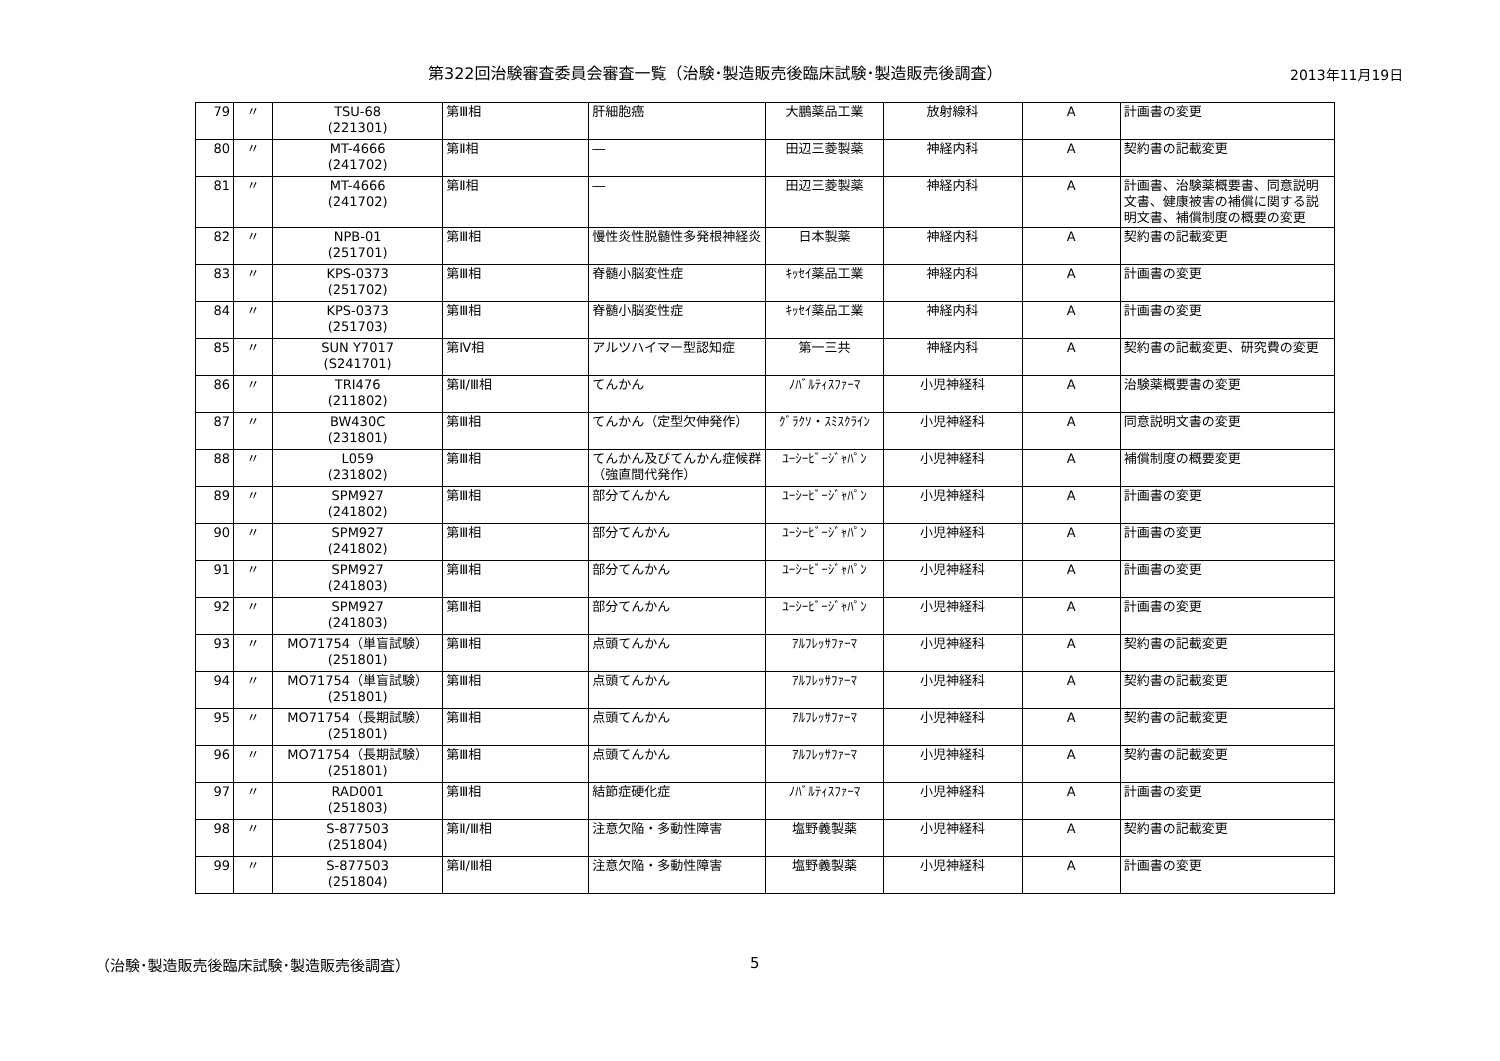第322回治験審査委員会審査一覧（治験･製造販売後臨床試験･製造販売後調査）
2013年11月19日
| 79 | 〃 | TSU-68 (221301) | 第Ⅲ相 | 肝細胞癌 | 大鵬薬品工業 | 放射線科 | A | 計画書の変更 |
| 80 | 〃 | MT-4666 (241702) | 第Ⅱ相 | ― | 田辺三菱製薬 | 神経内科 | A | 契約書の記載変更 |
| 81 | 〃 | MT-4666 (241702) | 第Ⅱ相 | ― | 田辺三菱製薬 | 神経内科 | A | 計画書、治験薬概要書、同意説明文書、健康被害の補償に関する説明文書、補償制度の概要の変更 |
| 82 | 〃 | NPB-01 (251701) | 第Ⅲ相 | 慢性炎性脱髄性多発根神経炎 | 日本製薬 | 神経内科 | A | 契約書の記載変更 |
| 83 | 〃 | KPS-0373 (251702) | 第Ⅲ相 | 脊髄小脳変性症 | ｷｯｾｲ薬品工業 | 神経内科 | A | 計画書の変更 |
| 84 | 〃 | KPS-0373 (251703) | 第Ⅲ相 | 脊髄小脳変性症 | ｷｯｾｲ薬品工業 | 神経内科 | A | 計画書の変更 |
| 85 | 〃 | SUN Y7017 (S241701) | 第Ⅳ相 | アルツハイマー型認知症 | 第一三共 | 神経内科 | A | 契約書の記載変更、研究費の変更 |
| 86 | 〃 | TRI476 (211802) | 第Ⅱ/Ⅲ相 | てんかん | ﾉﾊﾞﾙﾃｨｽﾌｧｰﾏ | 小児神経科 | A | 治験薬概要書の変更 |
| 87 | 〃 | BW430C (231801) | 第Ⅲ相 | てんかん（定型欠伸発作） | ｸﾞﾗｸｿ・ｽﾐｽｸﾗｲﾝ | 小児神経科 | A | 同意説明文書の変更 |
| 88 | 〃 | L059 (231802) | 第Ⅲ相 | てんかん及びてんかん症候群（強直間代発作） | ﾕｰｼｰﾋﾞｰｼﾞｬﾊﾟﾝ | 小児神経科 | A | 補償制度の概要変更 |
| 89 | 〃 | SPM927 (241802) | 第Ⅲ相 | 部分てんかん | ﾕｰｼｰﾋﾞｰｼﾞｬﾊﾟﾝ | 小児神経科 | A | 計画書の変更 |
| 90 | 〃 | SPM927 (241802) | 第Ⅲ相 | 部分てんかん | ﾕｰｼｰﾋﾞｰｼﾞｬﾊﾟﾝ | 小児神経科 | A | 計画書の変更 |
| 91 | 〃 | SPM927 (241803) | 第Ⅲ相 | 部分てんかん | ﾕｰｼｰﾋﾞｰｼﾞｬﾊﾟﾝ | 小児神経科 | A | 計画書の変更 |
| 92 | 〃 | SPM927 (241803) | 第Ⅲ相 | 部分てんかん | ﾕｰｼｰﾋﾞｰｼﾞｬﾊﾟﾝ | 小児神経科 | A | 計画書の変更 |
| 93 | 〃 | MO71754（単盲試験） (251801) | 第Ⅲ相 | 点頭てんかん | ｱﾙﾌﾚｯｻﾌｧｰﾏ | 小児神経科 | A | 契約書の記載変更 |
| 94 | 〃 | MO71754（単盲試験） (251801) | 第Ⅲ相 | 点頭てんかん | ｱﾙﾌﾚｯｻﾌｧｰﾏ | 小児神経科 | A | 契約書の記載変更 |
| 95 | 〃 | MO71754（長期試験） (251801) | 第Ⅲ相 | 点頭てんかん | ｱﾙﾌﾚｯｻﾌｧｰﾏ | 小児神経科 | A | 契約書の記載変更 |
| 96 | 〃 | MO71754（長期試験） (251801) | 第Ⅲ相 | 点頭てんかん | ｱﾙﾌﾚｯｻﾌｧｰﾏ | 小児神経科 | A | 契約書の記載変更 |
| 97 | 〃 | RAD001 (251803) | 第Ⅲ相 | 結節症硬化症 | ﾉﾊﾞﾙﾃｨｽﾌｧｰﾏ | 小児神経科 | A | 計画書の変更 |
| 98 | 〃 | S-877503 (251804) | 第Ⅱ/Ⅲ相 | 注意欠陥・多動性障害 | 塩野義製薬 | 小児神経科 | A | 契約書の記載変更 |
| 99 | 〃 | S-877503 (251804) | 第Ⅱ/Ⅲ相 | 注意欠陥・多動性障害 | 塩野義製薬 | 小児神経科 | A | 計画書の変更 |
（治験･製造販売後臨床試験･製造販売後調査） 5